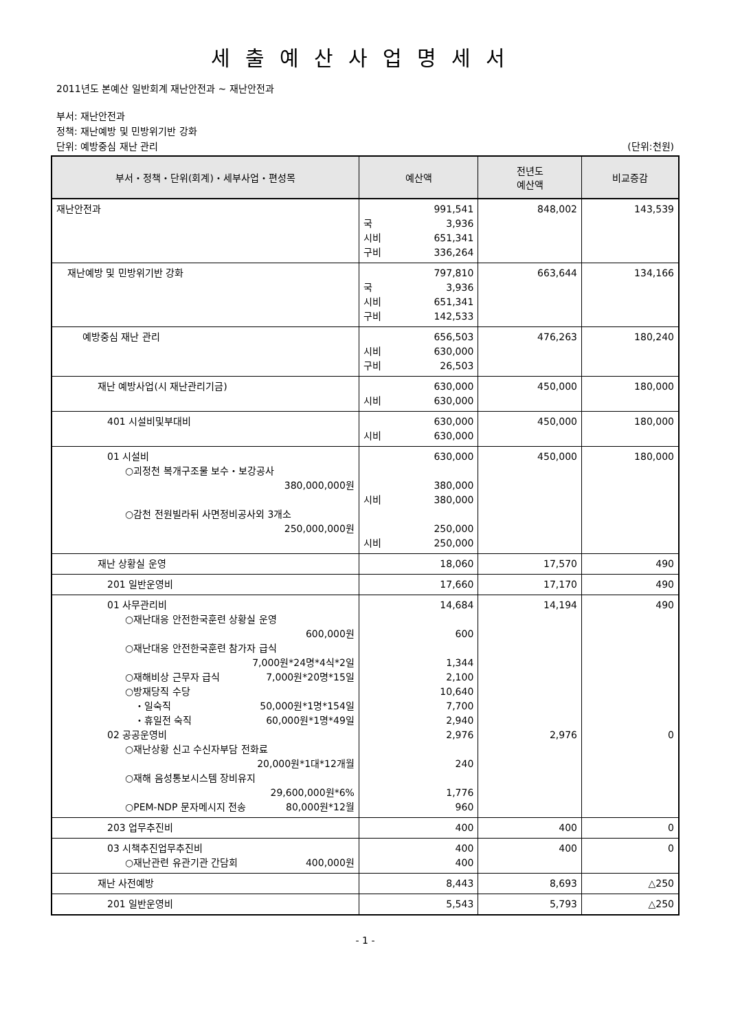세출예산사업명세서
2011년도 본예산 일반회계 재난안전과 ~ 재난안전과
부서: 재난안전과
정책: 재난예방 및 민방위기반 강화
단위: 예방중심 재난 관리 (단위:천원)
| 부서・정책・단위(회계)・세부사업・편성목 | 예산액 | 전년도 예산액 | 비교증감 |
| --- | --- | --- | --- |
| 재난안전과 | 991,541 국 3,936 시비 651,341 구비 336,264 | 848,002 | 143,539 |
| 재난예방 및 민방위기반 강화 | 797,810 국 3,936 시비 651,341 구비 142,533 | 663,644 | 134,166 |
| 예방중심 재난 관리 | 656,503 시비 630,000 구비 26,503 | 476,263 | 180,240 |
| 재난 예방사업(시 재난관리기금) | 630,000 시비 630,000 | 450,000 | 180,000 |
| 401 시설비및부대비 | 630,000 시비 630,000 | 450,000 | 180,000 |
| 01 시설비 ○괴정천 복개구조물 보수・보강공사 380,000,000원 ○감천 전원빌라뒤 사면정비공사외 3개소 250,000,000원 | 630,000 380,000 시비 380,000 250,000 시비 250,000 | 450,000 | 180,000 |
| 재난 상황실 운영 | 18,060 | 17,570 | 490 |
| 201 일반운영비 | 17,660 | 17,170 | 490 |
| 01 사무관리비 ○재난대응 안전한국훈련 상황실 운영 600,000원 ○재난대응 안전한국훈련 참가자 급식 7,000원*24명*4식*2일 ○재해비상 근무자 급식 7,000원*20명*15일 ○방재당직 수당 ・일숙직 50,000원*1명*154일 ・휴일전 숙직 60,000원*1명*49일 02 공공운영비 ○재난상황 신고 수신자부담 전화료 20,000원*1대*12개월 ○재해 음성통보시스템 장비유지 29,600,000원*6% ○PEM-NDP 문자메시지 전송 80,000원*12월 | 14,684 600 1,344 2,100 10,640 7,700 2,940 2,976 240 1,776 960 | 14,194 2,976 | 490 0 |
| 203 업무추진비 | 400 | 400 | 0 |
| 03 시책추진업무추진비 ○재난관련 유관기관 간담회 400,000원 | 400 400 | 400 | 0 |
| 재난 사전예방 | 8,443 | 8,693 | △250 |
| 201 일반운영비 | 5,543 | 5,793 | △250 |
- 1 -